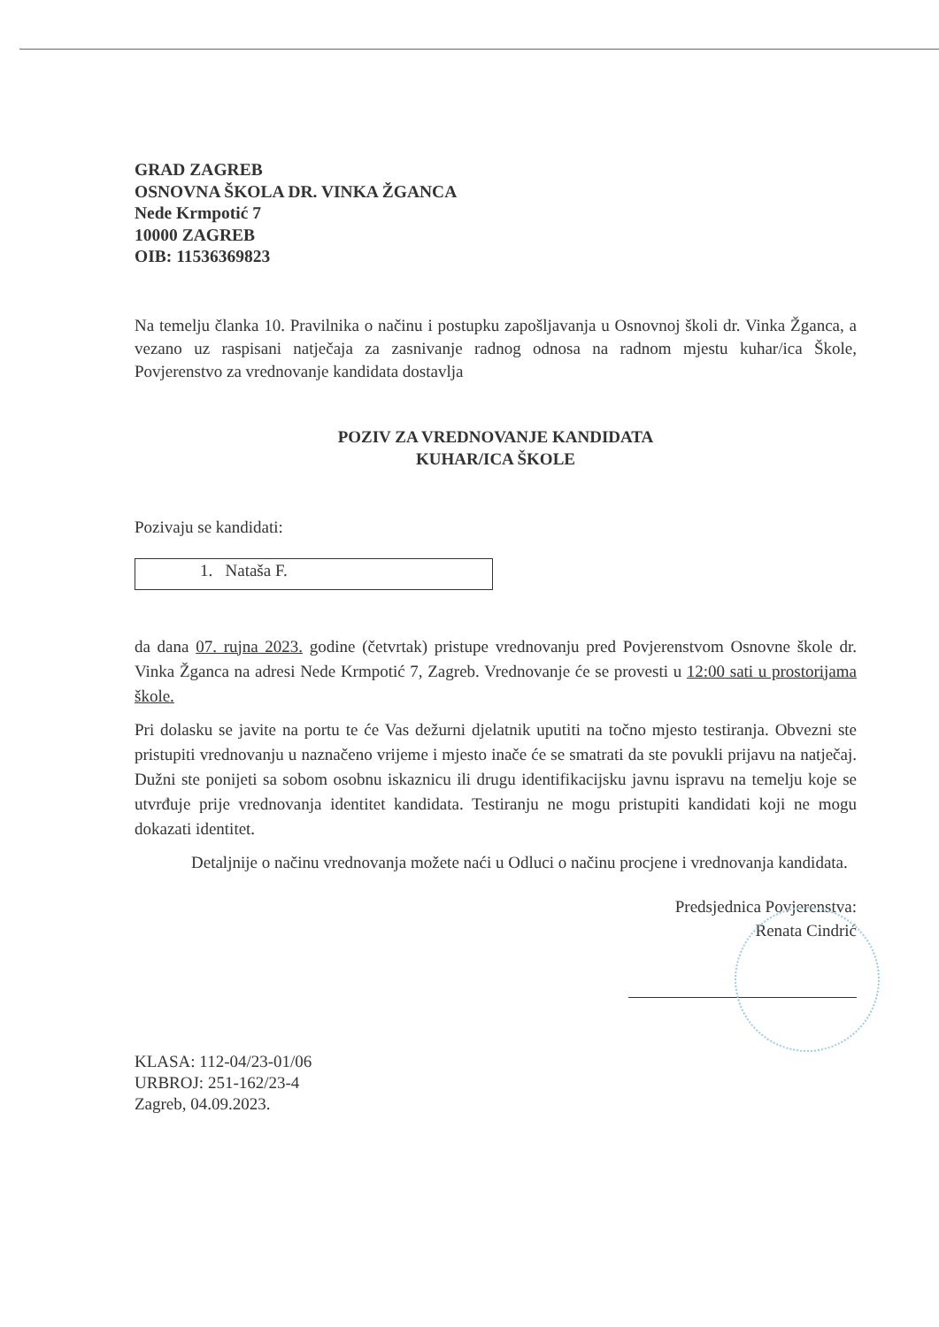GRAD ZAGREB
OSNOVNA ŠKOLA DR. VINKA ŽGANCA
Nede Krmpotić 7
10000 ZAGREB
OIB: 11536369823
Na temelju članka 10. Pravilnika o načinu i postupku zapošljavanja u Osnovnoj školi dr. Vinka Žganca, a vezano uz raspisani natječaja za zasnivanje radnog odnosa na radnom mjestu kuhar/ica Škole, Povjerenstvo za vrednovanje kandidata dostavlja
POZIV ZA VREDNOVANJE KANDIDATA
KUHAR/ICA ŠKOLE
Pozivaju se kandidati:
1. Nataša F.
da dana 07. rujna 2023. godine (četvrtak) pristupe vrednovanju pred Povjerenstvom Osnovne škole dr. Vinka Žganca na adresi Nede Krmpotić 7, Zagreb. Vrednovanje će se provesti u 12:00 sati u prostorijama škole.
Pri dolasku se javite na portu te će Vas dežurni djelatnik uputiti na točno mjesto testiranja. Obvezni ste pristupiti vrednovanju u naznačeno vrijeme i mjesto inače će se smatrati da ste povukli prijavu na natječaj. Dužni ste ponijeti sa sobom osobnu iskaznicu ili drugu identifikacijsku javnu ispravu na temelju koje se utvrđuje prije vrednovanja identitet kandidata. Testiranju ne mogu pristupiti kandidati koji ne mogu dokazati identitet.
Detaljnije o načinu vrednovanja možete naći u Odluci o načinu procjene i vrednovanja kandidata.
Predsjednica Povjerenstva:
Renata Cindrić
KLASA: 112-04/23-01/06
URBROJ: 251-162/23-4
Zagreb, 04.09.2023.